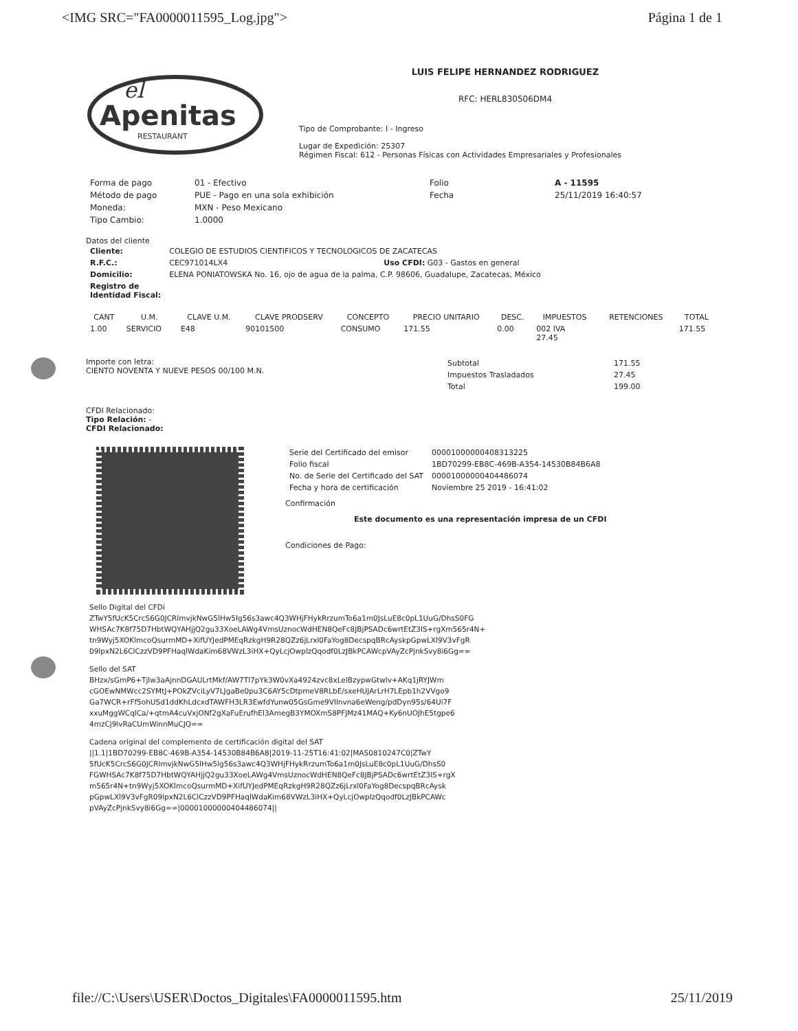<IMG SRC="FA0000011595_Log.jpg"> Página 1 de 1
el
Apenitas
RESTAURANT
LUIS FELIPE HERNANDEZ RODRIGUEZ
RFC: HERL830506DM4
Tipo de Comprobante: I - Ingreso
Lugar de Expedición: 25307
Régimen Fiscal: 612 - Personas Físicas con Actividades Empresariales y Profesionales
| Forma de pago | 01 - Efectivo | Folio | A - 11595 |
| Método de pago | PUE - Pago en una sola exhibición | Fecha | 25/11/2019 16:40:57 |
| Moneda: | MXN - Peso Mexicano | | |
| Tipo Cambio: | 1.0000 | | |
Datos del cliente
| Cliente: | COLEGIO DE ESTUDIOS CIENTIFICOS Y TECNOLOGICOS DE ZACATECAS | |
| R.F.C.: | CEC971014LX4 | Uso CFDI: G03 - Gastos en general |
| Domicilio: | ELENA PONIATOWSKA No. 16, ojo de agua de la palma, C.P. 98606, Guadalupe, Zacatecas, México | |
| Registro de Identidad Fiscal: | | |
| CANT | U.M. | CLAVE U.M. | CLAVE PRODSERV | CONCEPTO | PRECIO UNITARIO | DESC. | IMPUESTOS | RETENCIONES | TOTAL |
| --- | --- | --- | --- | --- | --- | --- | --- | --- | --- |
| 1.00 | SERVICIO | E48 | 90101500 | CONSUMO | 171.55 | 0.00 | 002 IVA 27.45 | | 171.55 |
Importe con letra:
CIENTO NOVENTA Y NUEVE PESOS 00/100 M.N.
| Subtotal | 171.55 |
| Impuestos Trasladados | 27.45 |
| Total | 199.00 |
CFDI Relacionado:
Tipo Relación: -
CFDI Relacionado:
| Serie del Certificado del emisor | 00001000000408313225 |
| Folio fiscal | 1BD70299-EB8C-469B-A354-14530B84B6A8 |
| No. de Serie del Certificado del SAT | 00001000000404486074 |
| Fecha y hora de certificación | Noviembre 25 2019 - 16:41:02 |
Confirmación
Este documento es una representación impresa de un CFDI
Condiciones de Pago:
Sello Digital del CFDi
ZTwY5fUcK5CrcS6G0JCRlmvjkNwG5lHw5lg56s3awc4Q3WHjFHykRrzumTo6a1m0JsLuE8c0pL1UuG/DhsS0FG
WHSAc7K8f75D7HbtWQYAHjjQ2gu33XoeLAWg4VmsUznocWdHEN8QeFc8JBjPSADc6wrtEtZ3lS+rgXm565r4N+
tn9Wyj5XOKlmcoQsurmMD+XifUYJedPMEqRzkgH9R28QZz6jLrxl0FaYog8DecspqBRcAyskpGpwLXl9V3vFgR
09lpxN2L6ClCzzVD9PFHaqlWdaKim68VWzL3iHX+QyLcjOwplzQqodf0LzJBkPCAWcpVAyZcPjnkSvy8i6Gg==
Sello del SAT
BHzx/sGmP6+Tjlw3aAjnnDGAULrtMkf/AW7Tl7pYk3W0vXa4924zvc8xLelBzypwGtwlv+AKq1jRYJWm
cGOEwNMWcc2SYMtJ+POkZVciLyV7LJgaBe0pu3C6AY5cDtpmeV8RLbE/sxeHUJArLrH7LEpb1h2VVgo9
Ga7WCR+rFf5ohUSd1ddKhLdcxdTAWFH3LR3EwfdYunw05GsGme9Vllnvna6eWeng/pdDyn95s/64Ui7F
xxuMggWCqlCa/+qtmA4cuVxjONf2gXaFuErufhEl3AmegB3YMOXmS8PFJMz41MAQ+Ky6nUOJhE5tgpe6
4mzCj9lvRaCUmWinnMuCJQ==
Cadena original del complemento de certificación digital del SAT
||1.1|1BD70299-EB8C-469B-A354-14530B84B6A8|2019-11-25T16:41:02|MAS0810247C0|ZTwY
5fUcK5CrcS6G0JCRlmvjkNwG5lHw5lg56s3awc4Q3WHjFHykRrzumTo6a1m0JsLuE8c0pL1UuG/DhsS0
FGWHSAc7K8f75D7HbtWQYAHjjQ2gu33XoeLAWg4VmsUznocWdHEN8QeFc8JBjPSADc6wrtEtZ3lS+rgX
m565r4N+tn9Wyj5XOKlmcoQsurmMD+XifUYJedPMEqRzkgH9R28QZz6jLrxl0FaYog8DecspqBRcAysk
pGpwLXl9V3vFgR09lpxN2L6ClCzzVD9PFHaqlWdaKim68VWzL3iHX+QyLcjOwplzQqodf0LzJBkPCAWc
pVAyZcPjnkSvy8i6Gg==|00001000000404486074||
file://C:\Users\USER\Doctos_Digitales\FA0000011595.htm 25/11/2019